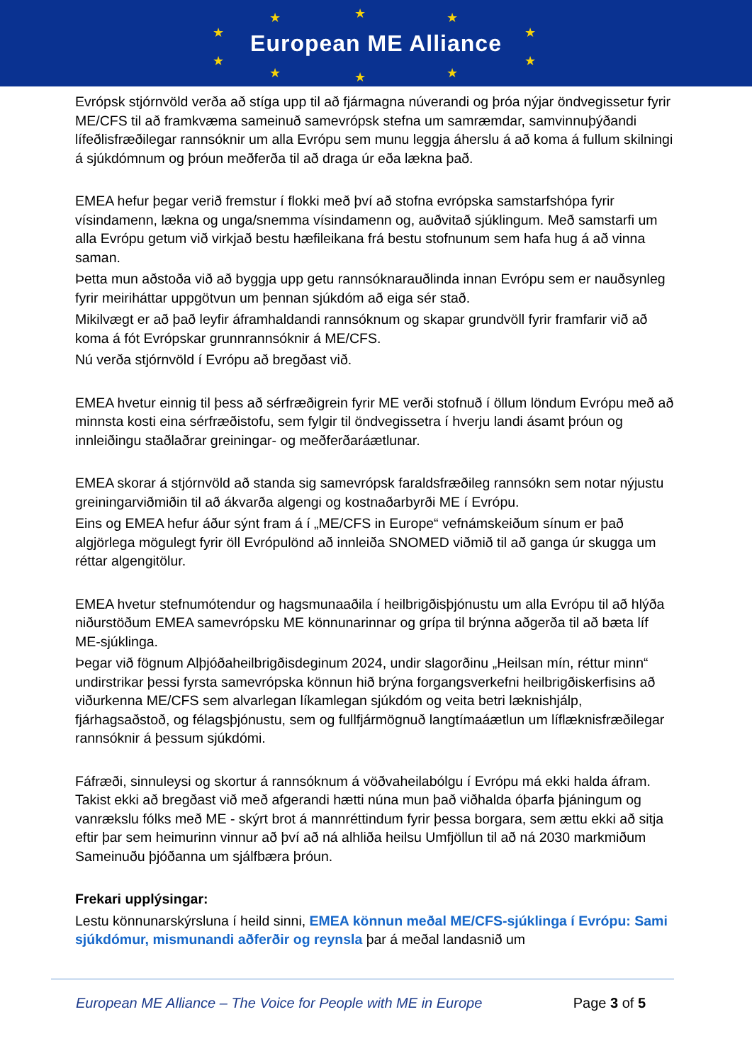★ ★ ★
★ ★
★ ★
★ ★ ★
European ME Alliance
Evrópsk stjórnvöld verða að stíga upp til að fjármagna núverandi og þróa nýjar öndvegissetur fyrir ME/CFS til að framkvæma sameinuð samevrópsk stefna um samræmdar, samvinnuþýðandi lífeðlisfræðilegar rannsóknir um alla Evrópu sem munu leggja áherslu á að koma á fullum skilningi á sjúkdómnum og þróun meðferða til að draga úr eða lækna það.
EMEA hefur þegar verið fremstur í flokki með því að stofna evrópska samstarfshópa fyrir vísindamenn, lækna og unga/snemma vísindamenn og, auðvitað sjúklingum. Með samstarfi um alla Evrópu getum við virkjað bestu hæfileikana frá bestu stofnunum sem hafa hug á að vinna saman.
Þetta mun aðstoða við að byggja upp getu rannsóknarauðlinda innan Evrópu sem er nauðsynleg fyrir meiriháttar uppgötvun um þennan sjúkdóm að eiga sér stað.
Mikilvægt er að það leyfir áframhaldandi rannsóknum og skapar grundvöll fyrir framfarir við að koma á fót Evrópskar grunnrannsóknir á ME/CFS.
Nú verða stjórnvöld í Evrópu að bregðast við.
EMEA hvetur einnig til þess að sérfræðigrein fyrir ME verði stofnuð í öllum löndum Evrópu með að minnsta kosti eina sérfræðistofu, sem fylgir til öndvegissetra í hverju landi ásamt þróun og innleiðingu staðlaðrar greiningar- og meðferðaráætlunar.
EMEA skorar á stjórnvöld að standa sig samevrópsk faraldsfræðileg rannsókn sem notar nýjustu greiningarviðmiðin til að ákvarða algengi og kostnaðarbyrði ME í Evrópu.
Eins og EMEA hefur áður sýnt fram á í „ME/CFS in Europe“ vefnámskeiðum sínum er það algjörlega mögulegt fyrir öll Evrópulönd að innleiða SNOMED viðmið til að ganga úr skugga um réttar algengitölur.
EMEA hvetur stefnumótendur og hagsmunaaðila í heilbrigðisþjónustu um alla Evrópu til að hlýða niðurstöðum EMEA samevrópsku ME könnunarinnar og grípa til brýnna aðgerða til að bæta líf ME-sjúklinga.
Þegar við fögnum Alþjóðaheilbrigðisdeginum 2024, undir slagorðinu „Heilsan mín, réttur minn“ undirstrikar þessi fyrsta samevrópska könnun hið brýna forgangsverkefni heilbrigðiskerfisins að viðurkenna ME/CFS sem alvarlegan líkamlegan sjúkdóm og veita betri læknishjálp, fjárhagsaðstoð, og félagsþjónustu, sem og fullfjármögnuð langtímaáætlun um líflæknisfræðilegar rannsóknir á þessum sjúkdómi.
Fáfræði, sinnuleysi og skortur á rannsóknum á vöðvaheilabólgu í Evrópu má ekki halda áfram. Takist ekki að bregðast við með afgerandi hætti núna mun það viðhalda óþarfa þjáningum og vanrækslu fólks með ME - skýrt brot á mannréttindum fyrir þessa borgara, sem ættu ekki að sitja eftir þar sem heimurinn vinnur að því að ná alhliða heilsu Umfjöllun til að ná 2030 markmiðum Sameinuðu þjóðanna um sjálfbæra þróun.
Frekari upplýsingar:
Lestu könnunarskýrsluna í heild sinni, EMEA könnun meðal ME/CFS-sjúklinga í Evrópu: Sami sjúkdómur, mismunandi aðferðir og reynsla þar á meðal landasnið um
European ME Alliance – The Voice for People with ME in Europe Page 3 of 5